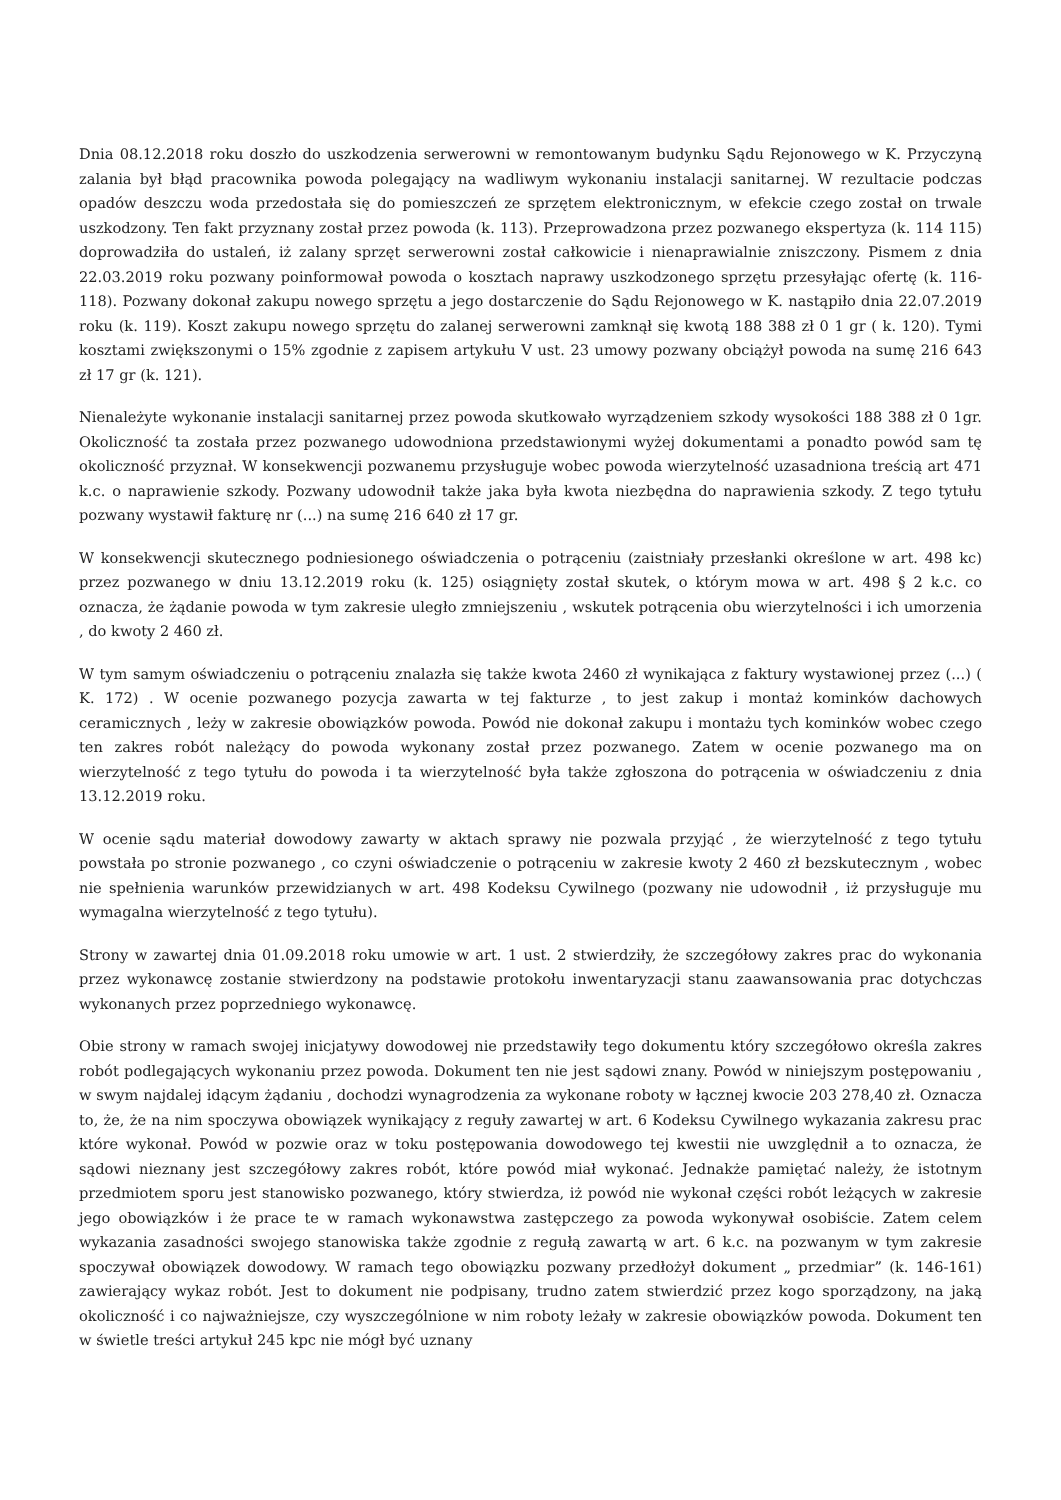Dnia 08.12.2018 roku doszło do uszkodzenia serwerowni w remontowanym budynku Sądu Rejonowego w K. Przyczyną zalania był błąd pracownika powoda polegający na wadliwym wykonaniu instalacji sanitarnej. W rezultacie podczas opadów deszczu woda przedostała się do pomieszczeń ze sprzętem elektronicznym, w efekcie czego został on trwale uszkodzony. Ten fakt przyznany został przez powoda (k. 113). Przeprowadzona przez pozwanego ekspertyza (k. 114 115) doprowadziła do ustaleń, iż zalany sprzęt serwerowni został całkowicie i nienaprawialnie zniszczony. Pismem z dnia 22.03.2019 roku pozwany poinformował powoda o kosztach naprawy uszkodzonego sprzętu przesyłając ofertę (k. 116-118). Pozwany dokonał zakupu nowego sprzętu a jego dostarczenie do Sądu Rejonowego w K. nastąpiło dnia 22.07.2019 roku (k. 119). Koszt zakupu nowego sprzętu do zalanej serwerowni zamknął się kwotą 188 388 zł 0 1 gr ( k. 120). Tymi kosztami zwiększonymi o 15% zgodnie z zapisem artykułu V ust. 23 umowy pozwany obciążył powoda na sumę 216 643 zł 17 gr (k. 121).
Nienależyte wykonanie instalacji sanitarnej przez powoda skutkowało wyrządzeniem szkody wysokości 188 388 zł 0 1gr. Okoliczność ta została przez pozwanego udowodniona przedstawionymi wyżej dokumentami a ponadto powód sam tę okoliczność przyznał. W konsekwencji pozwanemu przysługuje wobec powoda wierzytelność uzasadniona treścią art 471 k.c. o naprawienie szkody. Pozwany udowodnił także jaka była kwota niezbędna do naprawienia szkody. Z tego tytułu pozwany wystawił fakturę nr (...) na sumę 216 640 zł 17 gr.
W konsekwencji skutecznego podniesionego oświadczenia o potrąceniu (zaistniały przesłanki określone w art. 498 kc) przez pozwanego w dniu 13.12.2019 roku (k. 125) osiągnięty został skutek, o którym mowa w art. 498 § 2 k.c. co oznacza, że żądanie powoda w tym zakresie uległo zmniejszeniu , wskutek potrącenia obu wierzytelności i ich umorzenia , do kwoty 2 460 zł.
W tym samym oświadczeniu o potrąceniu znalazła się także kwota 2460 zł wynikająca z faktury wystawionej przez (...) ( K. 172) . W ocenie pozwanego pozycja zawarta w tej fakturze , to jest zakup i montaż kominków dachowych ceramicznych , leży w zakresie obowiązków powoda. Powód nie dokonał zakupu i montażu tych kominków wobec czego ten zakres robót należący do powoda wykonany został przez pozwanego. Zatem w ocenie pozwanego ma on wierzytelność z tego tytułu do powoda i ta wierzytelność była także zgłoszona do potrącenia w oświadczeniu z dnia 13.12.2019 roku.
W ocenie sądu materiał dowodowy zawarty w aktach sprawy nie pozwala przyjąć , że wierzytelność z tego tytułu powstała po stronie pozwanego , co czyni oświadczenie o potrąceniu w zakresie kwoty 2 460 zł bezskutecznym , wobec nie spełnienia warunków przewidzianych w art. 498 Kodeksu Cywilnego (pozwany nie udowodnił , iż przysługuje mu wymagalna wierzytelność z tego tytułu).
Strony w zawartej dnia 01.09.2018 roku umowie w art. 1 ust. 2 stwierdziły, że szczegółowy zakres prac do wykonania przez wykonawcę zostanie stwierdzony na podstawie protokołu inwentaryzacji stanu zaawansowania prac dotychczas wykonanych przez poprzedniego wykonawcę.
Obie strony w ramach swojej inicjatywy dowodowej nie przedstawiły tego dokumentu który szczegółowo określa zakres robót podlegających wykonaniu przez powoda. Dokument ten nie jest sądowi znany. Powód w niniejszym postępowaniu , w swym najdalej idącym żądaniu , dochodzi wynagrodzenia za wykonane roboty w łącznej kwocie 203 278,40 zł. Oznacza to, że, że na nim spoczywa obowiązek wynikający z reguły zawartej w art. 6 Kodeksu Cywilnego wykazania zakresu prac które wykonał. Powód w pozwie oraz w toku postępowania dowodowego tej kwestii nie uwzględnił a to oznacza, że sądowi nieznany jest szczegółowy zakres robót, które powód miał wykonać. Jednakże pamiętać należy, że istotnym przedmiotem sporu jest stanowisko pozwanego, który stwierdza, iż powód nie wykonał części robót leżących w zakresie jego obowiązków i że prace te w ramach wykonawstwa zastępczego za powoda wykonywał osobiście. Zatem celem wykazania zasadności swojego stanowiska także zgodnie z regułą zawartą w art. 6 k.c. na pozwanym w tym zakresie spoczywał obowiązek dowodowy. W ramach tego obowiązku pozwany przedłożył dokument „ przedmiar” (k. 146-161) zawierający wykaz robót. Jest to dokument nie podpisany, trudno zatem stwierdzić przez kogo sporządzony, na jaką okoliczność i co najważniejsze, czy wyszczególnione w nim roboty leżały w zakresie obowiązków powoda. Dokument ten w świetle treści artykuł 245 kpc nie mógł być uznany